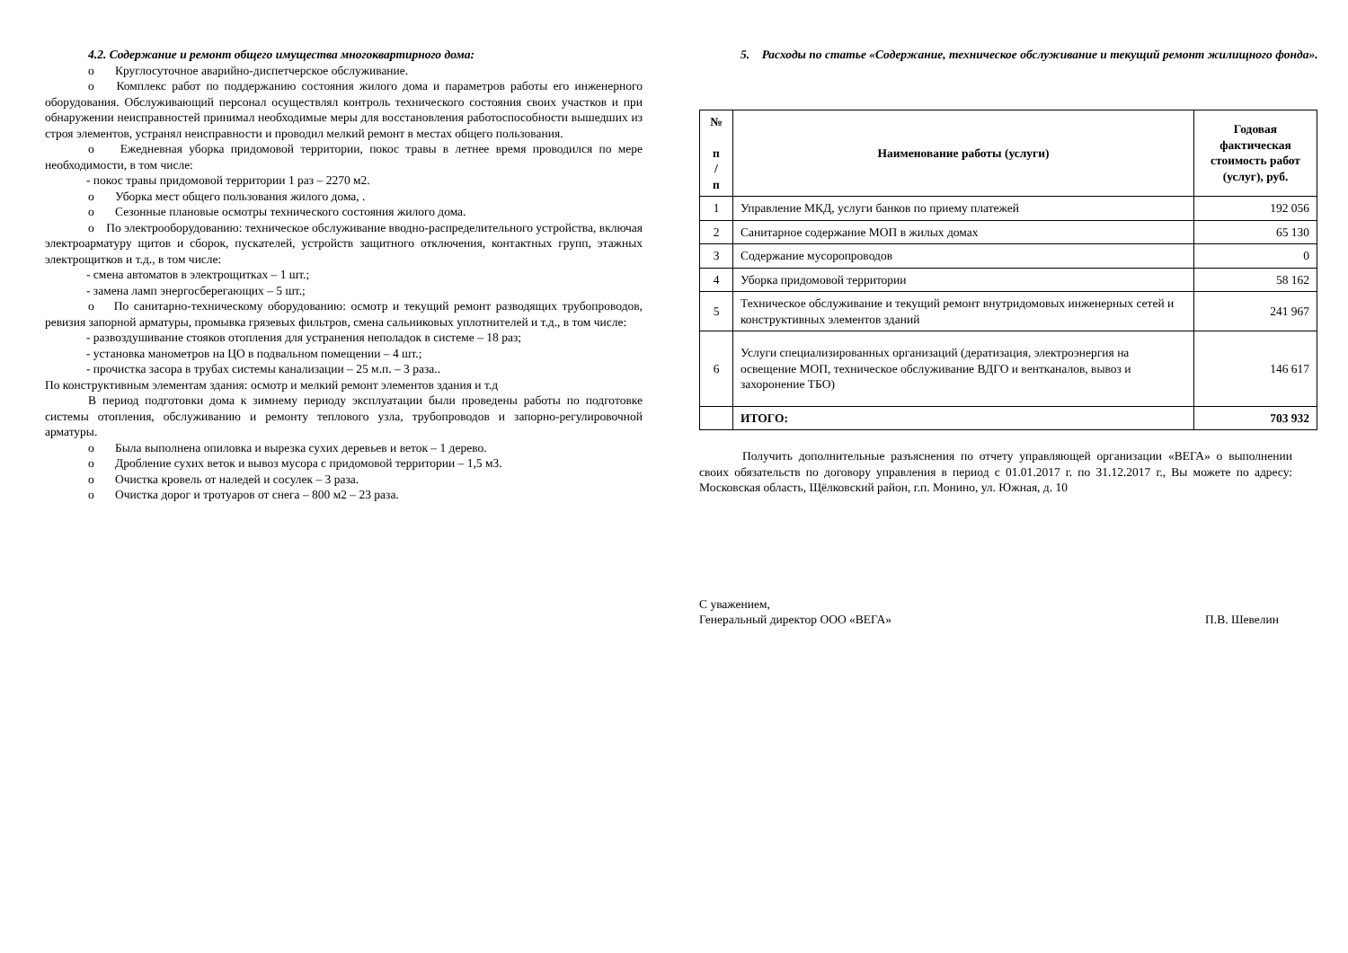4.2. Содержание и ремонт общего имущества многоквартирного дома:
o Круглосуточное аварийно-диспетчерское обслуживание.
o Комплекс работ по поддержанию состояния жилого дома и параметров работы его инженерного оборудования. Обслуживающий персонал осуществлял контроль технического состояния своих участков и при обнаружении неисправностей принимал необходимые меры для восстановления работоспособности вышедших из строя элементов, устранял неисправности и проводил мелкий ремонт в местах общего пользования.
o Ежедневная уборка придомовой территории, покос травы в летнее время проводился по мере необходимости, в том числе:
- покос травы придомовой территории 1 раз – 2270 м2.
o Уборка мест общего пользования жилого дома, .
o Сезонные плановые осмотры технического состояния жилого дома.
o По электрооборудованию: техническое обслуживание вводно-распределительного устройства, включая электроарматуру щитов и сборок, пускателей, устройств защитного отключения, контактных групп, этажных электрощитков и т.д., в том числе:
- смена автоматов в электрощитках – 1 шт.;
- замена ламп энергосберегающих – 5 шт.;
o По санитарно-техническому оборудованию: осмотр и текущий ремонт разводящих трубопроводов, ревизия запорной арматуры, промывка грязевых фильтров, смена сальниковых уплотнителей и т.д., в том числе:
- развоздушивание стояков отопления для устранения неполадок в системе – 18 раз;
- установка манометров на ЦО в подвальном помещении – 4 шт.;
- прочистка засора в трубах системы канализации – 25 м.п. – 3 раза..
По конструктивным элементам здания: осмотр и мелкий ремонт элементов здания и т.д
В период подготовки дома к зимнему периоду эксплуатации были проведены работы по подготовке системы отопления, обслуживанию и ремонту теплового узла, трубопроводов и запорно-регулировочной арматуры.
o Была выполнена опиловка и вырезка сухих деревьев и веток – 1 дерево.
o Дробление сухих веток и вывоз мусора с придомовой территории – 1,5 м3.
o Очистка кровель от наледей и сосулек – 3 раза.
o Очистка дорог и тротуаров от снега – 800 м2 – 23 раза.
5. Расходы по статье «Содержание, техническое обслуживание и текущий ремонт жилищного фонда».
| № п / п | Наименование работы (услуги) | Годовая фактическая стоимость работ (услуг), руб. |
| --- | --- | --- |
| 1 | Управление МКД, услуги банков по приему платежей | 192 056 |
| 2 | Санитарное содержание МОП в жилых домах | 65 130 |
| 3 | Содержание мусоропроводов | 0 |
| 4 | Уборка придомовой территории | 58 162 |
| 5 | Техническое обслуживание и текущий ремонт внутридомовых инженерных сетей и конструктивных элементов зданий | 241 967 |
| 6 | Услуги специализированных организаций (дератизация, электроэнергия на освещение МОП, техническое обслуживание ВДГО и вентканалов, вывоз и захоронение ТБО) | 146 617 |
| | ИТОГО: | 703 932 |
Получить дополнительные разъяснения по отчету управляющей организации «ВЕГА» о выполнении своих обязательств по договору управления в период с 01.01.2017 г. по 31.12.2017 г., Вы можете по адресу: Московская область, Щёлковский район, г.п. Монино, ул. Южная, д. 10
С уважением,
Генеральный директор ООО «ВЕГА» П.В. Шевелин